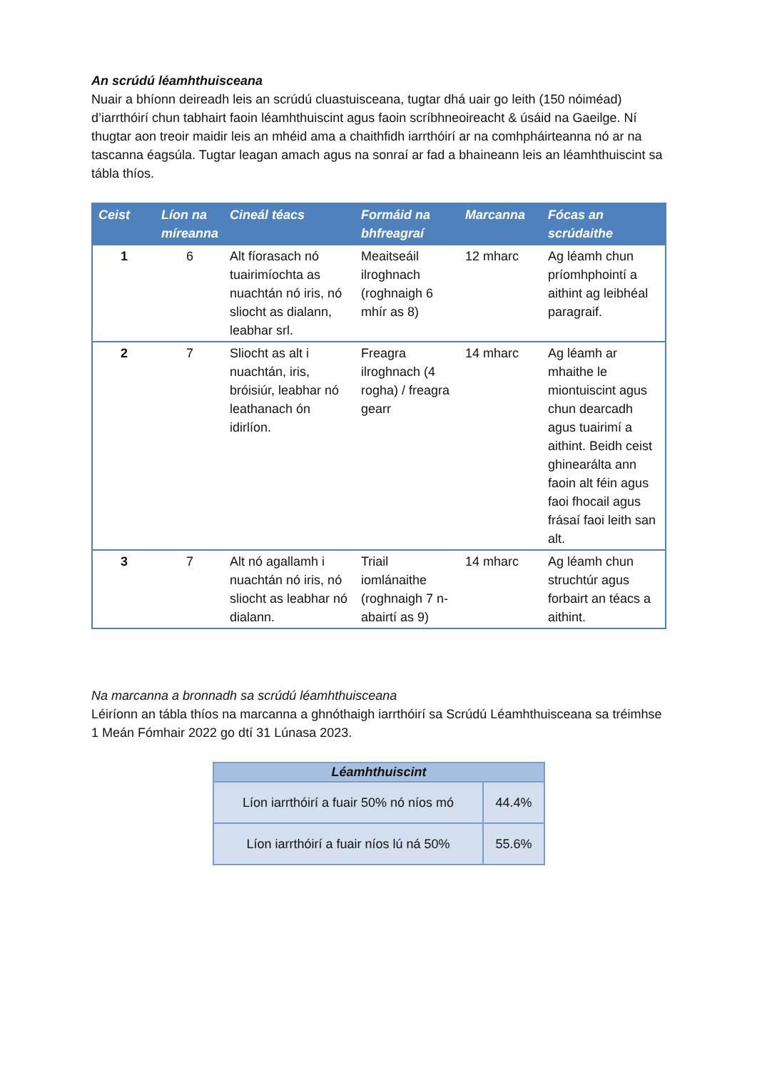An scrúdú léamhthuisceana
Nuair a bhíonn deireadh leis an scrúdú cluastuisceana, tugtar dhá uair go leith (150 nóiméad) d’iarrthóirí chun tabhairt faoin léamhthuiscint agus faoin scríbhneoireacht & úsáid na Gaeilge. Ní thugtar aon treoir maidir leis an mhéid ama a chaithfidh iarrthóirí ar na comhpháirteanna nó ar na tascanna éagsúla. Tugtar leagan amach agus na sonraí ar fad a bhaineann leis an léamhthuiscint sa tábla thíos.
| Ceist | Líon na míreanna | Cineál téacs | Formáid na bhfreagraí | Marcanna | Fócas an scrúdaithe |
| --- | --- | --- | --- | --- | --- |
| 1 | 6 | Alt fíorasach nó tuairimíochta as nuachtán nó iris, nó sliocht as dialann, leabhar srl. | Meaitseáil ilroghnach (roghnaigh 6 mhír as 8) | 12 mharc | Ag léamh chun príomhphointí a aithint ag leibhéal paragraif. |
| 2 | 7 | Sliocht as alt i nuachtán, iris, bróisiúr, leabhar nó leathanach ón idirlíon. | Freagra ilroghnach (4 rogha) / freagra gearr | 14 mharc | Ag léamh ar mhaithe le miontuiscint agus chun dearcadh agus tuairimí a aithint. Beidh ceist ghinearálta ann faoin alt féin agus faoi fhocail agus frásaí faoi leith san alt. |
| 3 | 7 | Alt nó agallamh i nuachtán nó iris, nó sliocht as leabhar nó dialann. | Triail iomlánaithe (roghnaigh 7 n-abairtí as 9) | 14 mharc | Ag léamh chun struchtúr agus forbairt an téacs a aithint. |
Na marcanna a bronnadh sa scrúdú léamhthuisceana
Léiríonn an tábla thíos na marcanna a ghnóthaigh iarrthóirí sa Scrúdú Léamhthuisceana sa tréimhse 1 Meán Fómhair 2022 go dtí 31 Lúnasa 2023.
| Léamhthuiscint | |
| --- | --- |
| Líon iarrthóirí a fuair 50% nó níos mó | 44.4% |
| Líon iarrthóirí a fuair níos lú ná 50% | 55.6% |